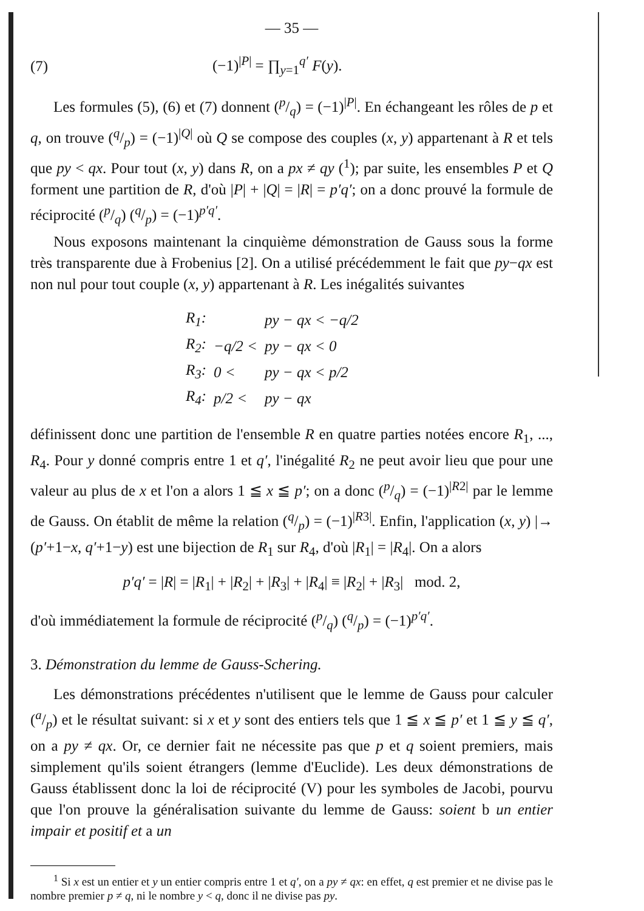— 35 —
(7) (−1)<sup>|P|</sup> = ∏<sub>y=1</sub><sup>q′</sup> F(y).
Les formules (5), (6) et (7) donnent (p/q) = (−1)<sup>|P|</sup>. En échangeant les rôles de p et q, on trouve (q/p) = (−1)<sup>|Q|</sup> où Q se compose des couples (x, y) appartenant à R et tels que py < qx. Pour tout (x, y) dans R, on a px ≠ qy (<sup>1</sup>); par suite, les ensembles P et Q forment une partition de R, d'où |P| + |Q| = |R| = p′q′; on a donc prouvé la formule de réciprocité (p/q) (q/p) = (−1)<sup>p′q′</sup>.
Nous exposons maintenant la cinquième démonstration de Gauss sous la forme très transparente due à Frobenius [2]. On a utilisé précédemment le fait que py−qx est non nul pour tout couple (x, y) appartenant à R. Les inégalités suivantes
| R<sub>1</sub>: | | py − qx < −q/2 |
| R<sub>2</sub>: | −q/2 < | py − qx < 0 |
| R<sub>3</sub>: | 0 < | py − qx < p/2 |
| R<sub>4</sub>: | p/2 < | py − qx |
définissent donc une partition de l'ensemble R en quatre parties notées encore R<sub>1</sub>, ..., R<sub>4</sub>. Pour y donné compris entre 1 et q′, l'inégalité R<sub>2</sub> ne peut avoir lieu que pour une valeur au plus de x et l'on a alors 1 ≦ x ≦ p′; on a donc (p/q) = (−1)<sup>|R2|</sup> par le lemme de Gauss. On établit de même la relation (q/p) = (−1)<sup>|R3|</sup>. Enfin, l'application (x, y) |→ (p′+1−x, q′+1−y) est une bijection de R<sub>1</sub> sur R<sub>4</sub>, d'où |R<sub>1</sub>| = |R<sub>4</sub>|. On a alors
p′q′ = |R| = |R<sub>1</sub>| + |R<sub>2</sub>| + |R<sub>3</sub>| + |R<sub>4</sub>| ≡ |R<sub>2</sub>| + |R<sub>3</sub>| mod. 2,
d'où immédiatement la formule de réciprocité (p/q) (q/p) = (−1)<sup>p′q′</sup>.
3. Démonstration du lemme de Gauss-Schering.
Les démonstrations précédentes n'utilisent que le lemme de Gauss pour calculer (a/p) et le résultat suivant: si x et y sont des entiers tels que 1 ≦ x ≦ p′ et 1 ≦ y ≦ q′, on a py ≠ qx. Or, ce dernier fait ne nécessite pas que p et q soient premiers, mais simplement qu'ils soient étrangers (lemme d'Euclide). Les deux démonstrations de Gauss établissent donc la loi de réciprocité (V) pour les symboles de Jacobi, pourvu que l'on prouve la généralisation suivante du lemme de Gauss: soient b un entier impair et positif et a un
<sup>1</sup> Si x est un entier et y un entier compris entre 1 et q′, on a py ≠ qx: en effet, q est premier et ne divise pas le nombre premier p ≠ q, ni le nombre y < q, donc il ne divise pas py.